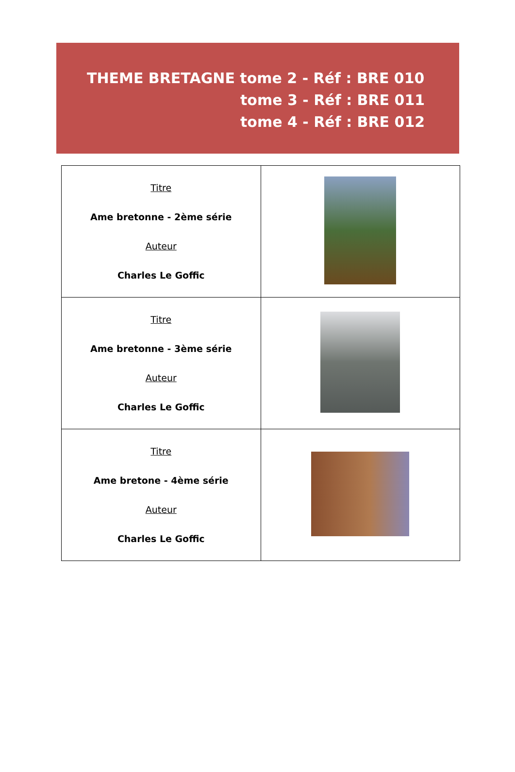THEME BRETAGNE tome 2 - Réf : BRE 010
tome 3 - Réf : BRE 011
tome 4 - Réf : BRE 012
| Titre Ame bretonne - 2ème série Auteur Charles Le Goffic | |
| Titre Ame bretonne - 3ème série Auteur Charles Le Goffic | |
| Titre Ame bretone - 4ème série Auteur Charles Le Goffic | |